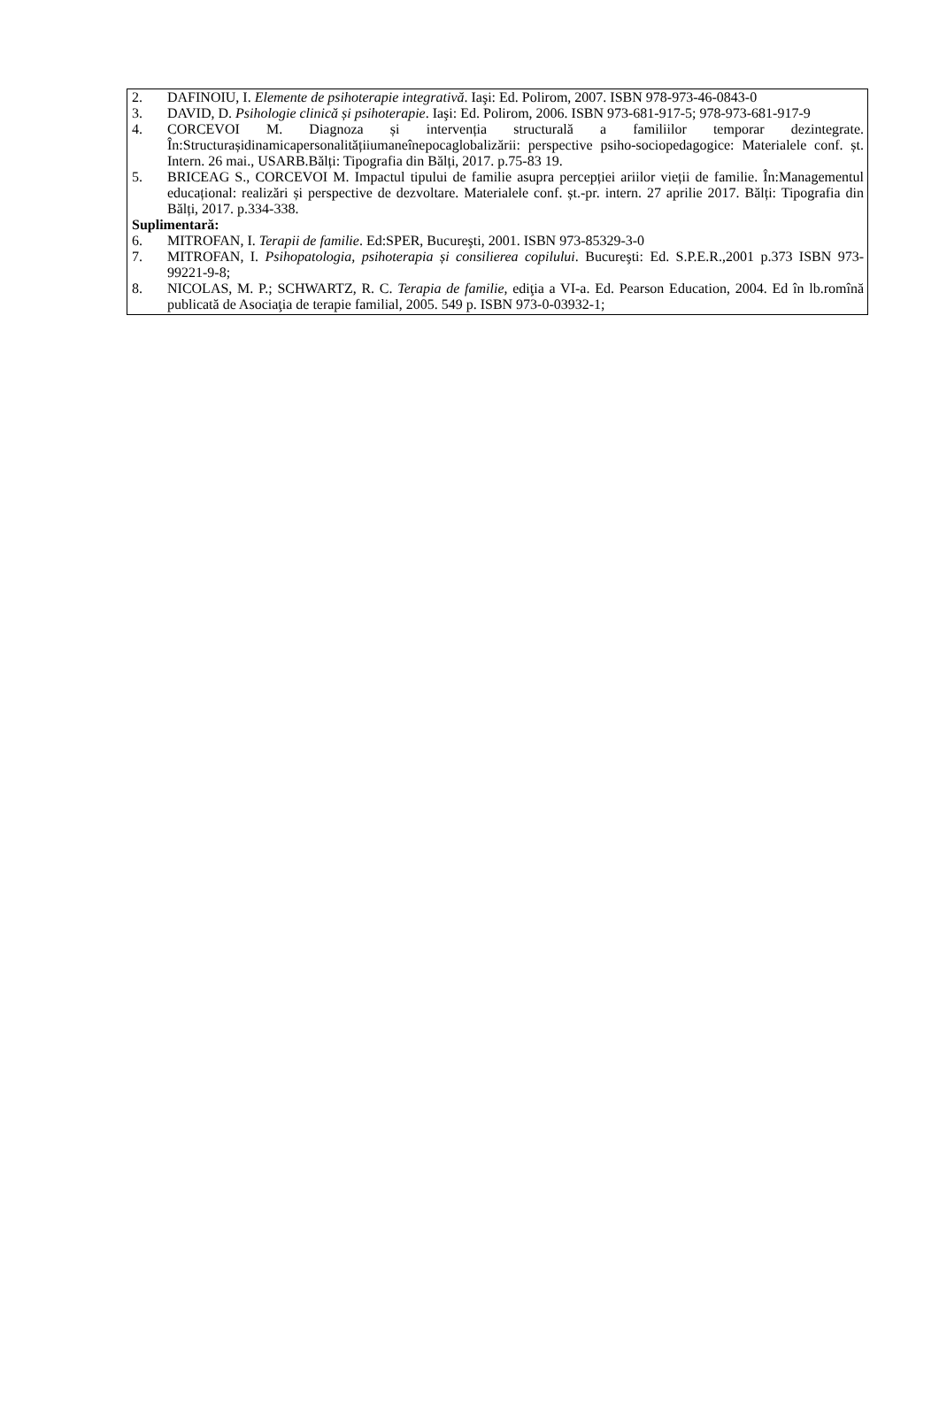2. DAFINOIU, I. Elemente de psihoterapie integrativă. Iaşi: Ed. Polirom, 2007. ISBN 978-973-46-0843-0
3. DAVID, D. Psihologie clinică și psihoterapie. Iaşi: Ed. Polirom, 2006. ISBN 973-681-917-5; 978-973-681-917-9
4. CORCEVOI M. Diagnoza și intervenția structurală a familiilor temporar dezintegrate. În:Structurașidinamicapersonalitățiiumaneînepocaglobalizării: perspective psiho-sociopedagogice: Materialele conf. șt. Intern. 26 mai., USARB.Bălți: Tipografia din Bălți, 2017. p.75-83 19.
5. BRICEAG S., CORCEVOI M. Impactul tipului de familie asupra percepției ariilor vieții de familie. În:Managementul educațional: realizări și perspective de dezvoltare. Materialele conf. șt.-pr. intern. 27 aprilie 2017. Bălți: Tipografia din Bălți, 2017. p.334-338.
Suplimentară:
6. MITROFAN, I. Terapii de familie. Ed:SPER, Bucureşti, 2001. ISBN 973-85329-3-0
7. MITROFAN, I. Psihopatologia, psihoterapia și consilierea copilului. Bucureşti: Ed. S.P.E.R.,2001 p.373 ISBN 973-99221-9-8;
8. NICOLAS, M. P.; SCHWARTZ, R. C. Terapia de familie, ediţia a VI-a. Ed. Pearson Education, 2004. Ed în lb.romînă publicată de Asociaţia de terapie familial, 2005. 549 p. ISBN 973-0-03932-1;